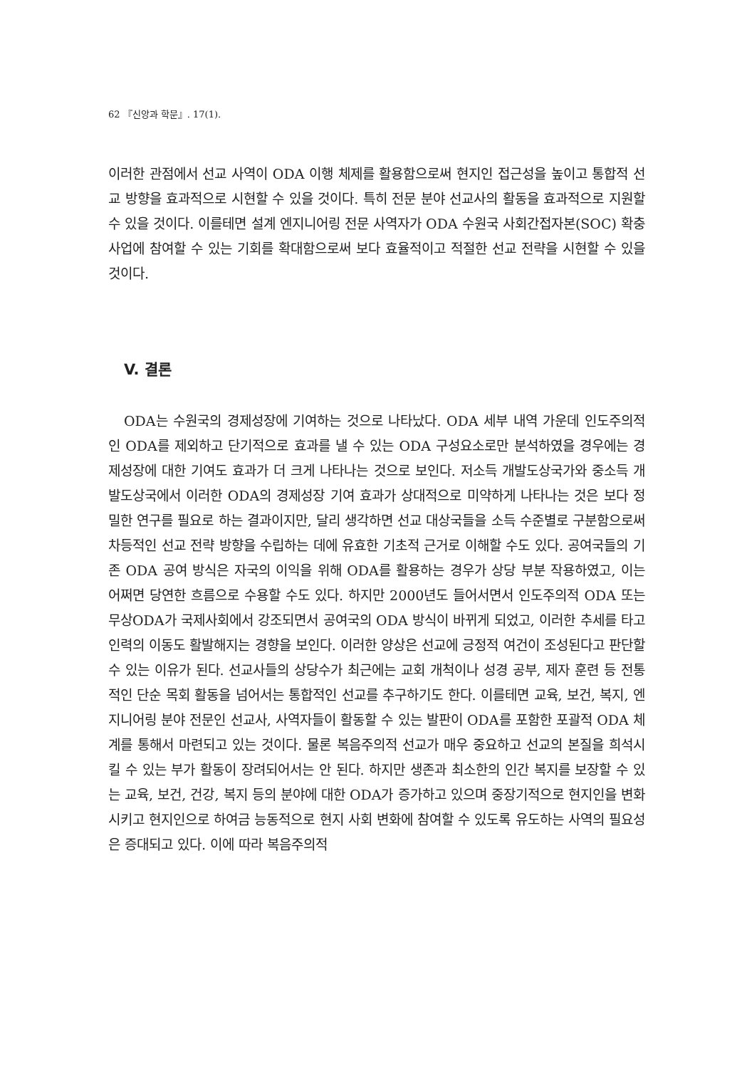62 『신앙과 학문』. 17(1).
이러한 관점에서 선교 사역이 ODA 이행 체제를 활용함으로써 현지인 접근성을 높이고 통합적 선교 방향을 효과적으로 시현할 수 있을 것이다. 특히 전문 분야 선교사의 활동을 효과적으로 지원할 수 있을 것이다. 이를테면 설계 엔지니어링 전문 사역자가 ODA 수원국 사회간접자본(SOC) 확충 사업에 참여할 수 있는 기회를 확대함으로써 보다 효율적이고 적절한 선교 전략을 시현할 수 있을 것이다.
V. 결론
ODA는 수원국의 경제성장에 기여하는 것으로 나타났다. ODA 세부 내역 가운데 인도주의적인 ODA를 제외하고 단기적으로 효과를 낼 수 있는 ODA 구성요소로만 분석하였을 경우에는 경제성장에 대한 기여도 효과가 더 크게 나타나는 것으로 보인다. 저소득 개발도상국가와 중소득 개발도상국에서 이러한 ODA의 경제성장 기여 효과가 상대적으로 미약하게 나타나는 것은 보다 정밀한 연구를 필요로 하는 결과이지만, 달리 생각하면 선교 대상국들을 소득 수준별로 구분함으로써 차등적인 선교 전략 방향을 수립하는 데에 유효한 기초적 근거로 이해할 수도 있다. 공여국들의 기존 ODA 공여 방식은 자국의 이익을 위해 ODA를 활용하는 경우가 상당 부분 작용하였고, 이는 어쩌면 당연한 흐름으로 수용할 수도 있다. 하지만 2000년도 들어서면서 인도주의적 ODA 또는 무상ODA가 국제사회에서 강조되면서 공여국의 ODA 방식이 바뀌게 되었고, 이러한 추세를 타고 인력의 이동도 활발해지는 경향을 보인다. 이러한 양상은 선교에 긍정적 여건이 조성된다고 판단할 수 있는 이유가 된다. 선교사들의 상당수가 최근에는 교회 개척이나 성경 공부, 제자 훈련 등 전통적인 단순 목회 활동을 넘어서는 통합적인 선교를 추구하기도 한다. 이를테면 교육, 보건, 복지, 엔지니어링 분야 전문인 선교사, 사역자들이 활동할 수 있는 발판이 ODA를 포함한 포괄적 ODA 체계를 통해서 마련되고 있는 것이다. 물론 복음주의적 선교가 매우 중요하고 선교의 본질을 희석시킬 수 있는 부가 활동이 장려되어서는 안 된다. 하지만 생존과 최소한의 인간 복지를 보장할 수 있는 교육, 보건, 건강, 복지 등의 분야에 대한 ODA가 증가하고 있으며 중장기적으로 현지인을 변화시키고 현지인으로 하여금 능동적으로 현지 사회 변화에 참여할 수 있도록 유도하는 사역의 필요성은 증대되고 있다. 이에 따라 복음주의적